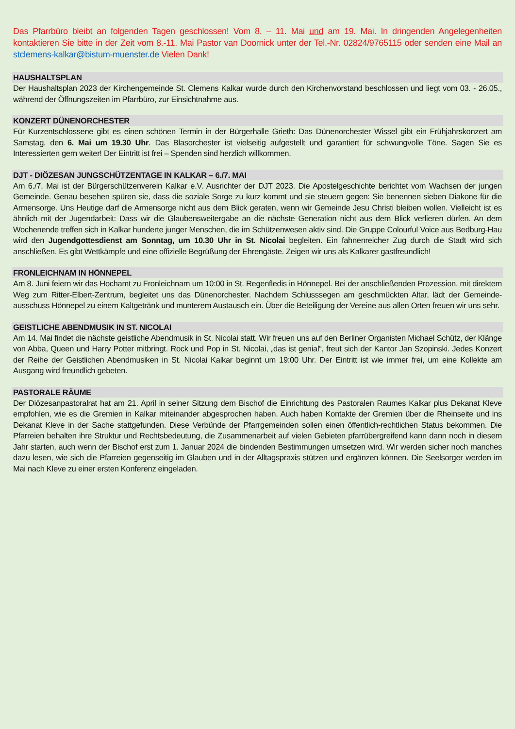Das Pfarrbüro bleibt an folgenden Tagen geschlossen! Vom 8. – 11. Mai und am 19. Mai. In dringenden Angelegenheiten kontaktieren Sie bitte in der Zeit vom 8.-11. Mai Pastor van Doornick unter der Tel.-Nr. 02824/9765115 oder senden eine Mail an stclemens-kalkar@bistum-muenster.de Vielen Dank!
HAUSHALTSPLAN
Der Haushaltsplan 2023 der Kirchengemeinde St. Clemens Kalkar wurde durch den Kirchenvorstand beschlossen und liegt vom 03. - 26.05., während der Öffnungszeiten im Pfarrbüro, zur Einsichtnahme aus.
KONZERT DÜNENORCHESTER
Für Kurzentschlossene gibt es einen schönen Termin in der Bürgerhalle Grieth: Das Dünenorchester Wissel gibt ein Frühjahrskonzert am Samstag, den 6. Mai um 19.30 Uhr. Das Blasorchester ist vielseitig aufgestellt und garantiert für schwungvolle Töne. Sagen Sie es Interessierten gern weiter! Der Eintritt ist frei – Spenden sind herzlich willkommen.
DJT - DIÖZESAN JUNGSCHÜTZENTAGE IN KALKAR – 6./7. MAI
Am 6./7. Mai ist der Bürgerschützenverein Kalkar e.V. Ausrichter der DJT 2023. Die Apostelgeschichte berichtet vom Wachsen der jungen Gemeinde. Genau besehen spüren sie, dass die soziale Sorge zu kurz kommt und sie steuern gegen: Sie benennen sieben Diakone für die Armensorge. Uns Heutige darf die Armensorge nicht aus dem Blick geraten, wenn wir Gemeinde Jesu Christi bleiben wollen. Vielleicht ist es ähnlich mit der Jugendarbeit: Dass wir die Glaubensweitergabe an die nächste Generation nicht aus dem Blick verlieren dürfen. An dem Wochenende treffen sich in Kalkar hunderte junger Menschen, die im Schützenwesen aktiv sind. Die Gruppe Colourful Voice aus Bedburg-Hau wird den Jugendgottesdienst am Sonntag, um 10.30 Uhr in St. Nicolai begleiten. Ein fahnenreicher Zug durch die Stadt wird sich anschließen. Es gibt Wettkämpfe und eine offizielle Begrüßung der Ehrengäste. Zeigen wir uns als Kalkarer gastfreundlich!
FRONLEICHNAM IN HÖNNEPEL
Am 8. Juni feiern wir das Hochamt zu Fronleichnam um 10:00 in St. Regenfledis in Hönnepel. Bei der anschließenden Prozession, mit direktem Weg zum Ritter-Elbert-Zentrum, begleitet uns das Dünenorchester. Nachdem Schlusssegen am geschmückten Altar, lädt der Gemeinde-ausschuss Hönnepel zu einem Kaltgetränk und munterem Austausch ein. Über die Beteiligung der Vereine aus allen Orten freuen wir uns sehr.
GEISTLICHE ABENDMUSIK IN ST. NICOLAI
Am 14. Mai findet die nächste geistliche Abendmusik in St. Nicolai statt. Wir freuen uns auf den Berliner Organisten Michael Schütz, der Klänge von Abba, Queen und Harry Potter mitbringt. Rock und Pop in St. Nicolai, „das ist genial“, freut sich der Kantor Jan Szopinski. Jedes Konzert der Reihe der Geistlichen Abendmusiken in St. Nicolai Kalkar beginnt um 19:00 Uhr. Der Eintritt ist wie immer frei, um eine Kollekte am Ausgang wird freundlich gebeten.
PASTORALE RÄUME
Der Diözesanpastoralrat hat am 21. April in seiner Sitzung dem Bischof die Einrichtung des Pastoralen Raumes Kalkar plus Dekanat Kleve empfohlen, wie es die Gremien in Kalkar miteinander abgesprochen haben. Auch haben Kontakte der Gremien über die Rheinseite und ins Dekanat Kleve in der Sache stattgefunden. Diese Verbünde der Pfarrgemeinden sollen einen öffentlich-rechtlichen Status bekommen. Die Pfarreien behalten ihre Struktur und Rechtsbedeutung, die Zusammenarbeit auf vielen Gebieten pfarrübergreifend kann dann noch in diesem Jahr starten, auch wenn der Bischof erst zum 1. Januar 2024 die bindenden Bestimmungen umsetzen wird. Wir werden sicher noch manches dazu lesen, wie sich die Pfarreien gegenseitig im Glauben und in der Alltagspraxis stützen und ergänzen können. Die Seelsorger werden im Mai nach Kleve zu einer ersten Konferenz eingeladen.